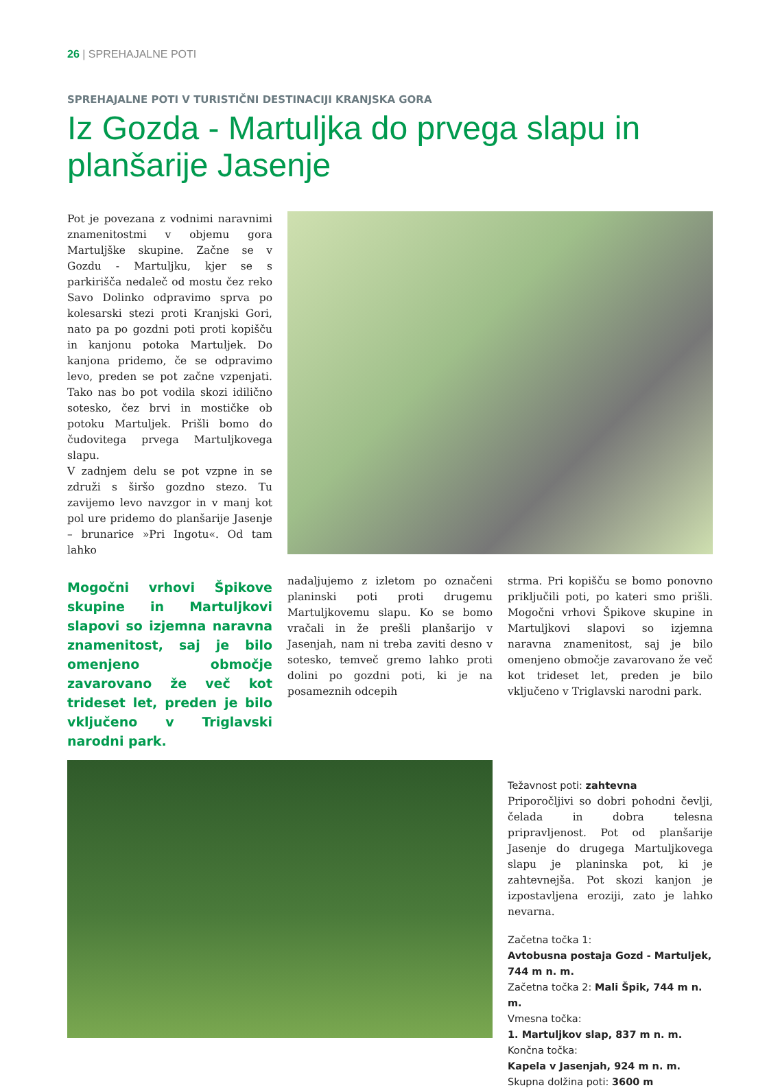26 | SPREHAJALNE POTI
SPREHAJALNE POTI V TURISTIČNI DESTINACIJI KRANJSKA GORA
Iz Gozda - Martuljka do prvega slapu in planšarije Jasenje
Pot je povezana z vodnimi naravnimi znamenitostmi v objemu gora Martuljške skupine. Začne se v Gozdu - Martuljku, kjer se s parkirišča nedaleč od mostu čez reko Savo Dolinko odpravimo sprva po kolesarski stezi proti Kranjski Gori, nato pa po gozdni poti proti kopišču in kanjonu potoka Martuljek. Do kanjona pridemo, če se odpravimo levo, preden se pot začne vzpenjati. Tako nas bo pot vodila skozi idilično sotesko, čez brvi in mostičke ob potoku Martuljek. Prišli bomo do čudovitega prvega Martuljkovega slapu.
V zadnjem delu se pot vzpne in se združi s širšo gozdno stezo. Tu zavijemo levo navzgor in v manj kot pol ure pridemo do planšarije Jasenje – brunarice »Pri Ingotu«. Od tam lahko
Mogočni vrhovi Špikove skupine in Martuljkovi slapovi so izjemna naravna znamenitost, saj je bilo omenjeno območje zavarovano že več kot trideset let, preden je bilo vključeno v Triglavski narodni park.
nadaljujemo z izletom po označeni planinski poti proti drugemu Martuljkovemu slapu. Ko se bomo vračali in že prešli planšarijo v Jasenjah, nam ni treba zaviti desno v sotesko, temveč gremo lahko proti dolini po gozdni poti, ki je na posameznih odcepih
strma. Pri kopišču se bomo ponovno priključili poti, po kateri smo prišli. Mogočni vrhovi Špikove skupine in Martuljkovi slapovi so izjemna naravna znamenitost, saj je bilo omenjeno območje zavarovano že več kot trideset let, preden je bilo vključeno v Triglavski narodni park.
Težavnost poti: zahtevna
Priporočljivi so dobri pohodni čevlji, čelada in dobra telesna pripravljenost. Pot od planšarije Jasenje do drugega Martuljkovega slapu je planinska pot, ki je zahtevnejša. Pot skozi kanjon je izpostavljena eroziji, zato je lahko nevarna.
Začetna točka 1:
Avtobusna postaja Gozd - Martuljek, 744 m n. m.
Začetna točka 2: Mali Špik, 744 m n. m.
Vmesna točka:
1. Martuljkov slap, 837 m n. m.
Končna točka:
Kapela v Jasenjah, 924 m n. m.
Skupna dolžina poti: 3600 m